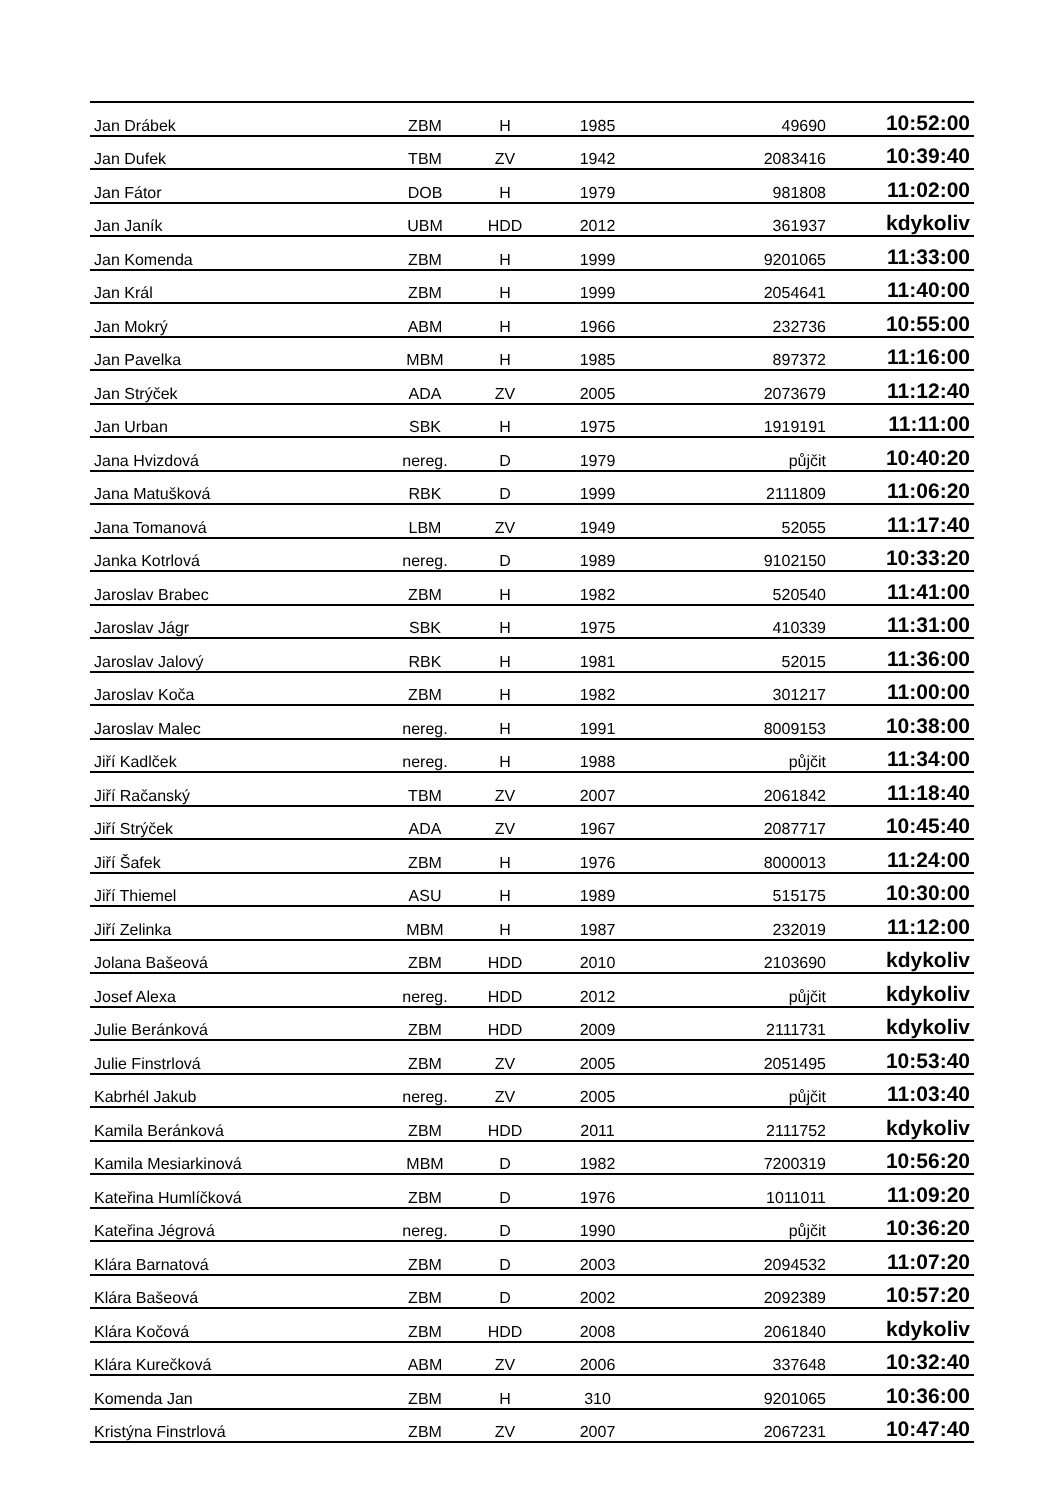| Jan Drábek | ZBM | H | 1985 | 49690 | 10:52:00 |
| Jan Dufek | TBM | ZV | 1942 | 2083416 | 10:39:40 |
| Jan Fátor | DOB | H | 1979 | 981808 | 11:02:00 |
| Jan Janík | UBM | HDD | 2012 | 361937 | kdykoliv |
| Jan Komenda | ZBM | H | 1999 | 9201065 | 11:33:00 |
| Jan Král | ZBM | H | 1999 | 2054641 | 11:40:00 |
| Jan Mokrý | ABM | H | 1966 | 232736 | 10:55:00 |
| Jan Pavelka | MBM | H | 1985 | 897372 | 11:16:00 |
| Jan Strýček | ADA | ZV | 2005 | 2073679 | 11:12:40 |
| Jan Urban | SBK | H | 1975 | 1919191 | 11:11:00 |
| Jana Hvizdová | nereg. | D | 1979 | půjčit | 10:40:20 |
| Jana Matušková | RBK | D | 1999 | 2111809 | 11:06:20 |
| Jana Tomanová | LBM | ZV | 1949 | 52055 | 11:17:40 |
| Janka Kotrlová | nereg. | D | 1989 | 9102150 | 10:33:20 |
| Jaroslav Brabec | ZBM | H | 1982 | 520540 | 11:41:00 |
| Jaroslav Jágr | SBK | H | 1975 | 410339 | 11:31:00 |
| Jaroslav Jalový | RBK | H | 1981 | 52015 | 11:36:00 |
| Jaroslav Koča | ZBM | H | 1982 | 301217 | 11:00:00 |
| Jaroslav Malec | nereg. | H | 1991 | 8009153 | 10:38:00 |
| Jiří Kadlček | nereg. | H | 1988 | půjčit | 11:34:00 |
| Jiří Račanský | TBM | ZV | 2007 | 2061842 | 11:18:40 |
| Jiří Strýček | ADA | ZV | 1967 | 2087717 | 10:45:40 |
| Jiří Šafek | ZBM | H | 1976 | 8000013 | 11:24:00 |
| Jiří Thiemel | ASU | H | 1989 | 515175 | 10:30:00 |
| Jiří Zelinka | MBM | H | 1987 | 232019 | 11:12:00 |
| Jolana Bašeová | ZBM | HDD | 2010 | 2103690 | kdykoliv |
| Josef Alexa | nereg. | HDD | 2012 | půjčit | kdykoliv |
| Julie Beránková | ZBM | HDD | 2009 | 2111731 | kdykoliv |
| Julie Finstrlová | ZBM | ZV | 2005 | 2051495 | 10:53:40 |
| Kabrhél Jakub | nereg. | ZV | 2005 | půjčit | 11:03:40 |
| Kamila Beránková | ZBM | HDD | 2011 | 2111752 | kdykoliv |
| Kamila Mesiarkinová | MBM | D | 1982 | 7200319 | 10:56:20 |
| Kateřina Humlíčková | ZBM | D | 1976 | 1011011 | 11:09:20 |
| Kateřina Jégrová | nereg. | D | 1990 | půjčit | 10:36:20 |
| Klára Barnatová | ZBM | D | 2003 | 2094532 | 11:07:20 |
| Klára Bašeová | ZBM | D | 2002 | 2092389 | 10:57:20 |
| Klára Kočová | ZBM | HDD | 2008 | 2061840 | kdykoliv |
| Klára Kurečková | ABM | ZV | 2006 | 337648 | 10:32:40 |
| Komenda Jan | ZBM | H | 310 | 9201065 | 10:36:00 |
| Kristýna Finstrlová | ZBM | ZV | 2007 | 2067231 | 10:47:40 |